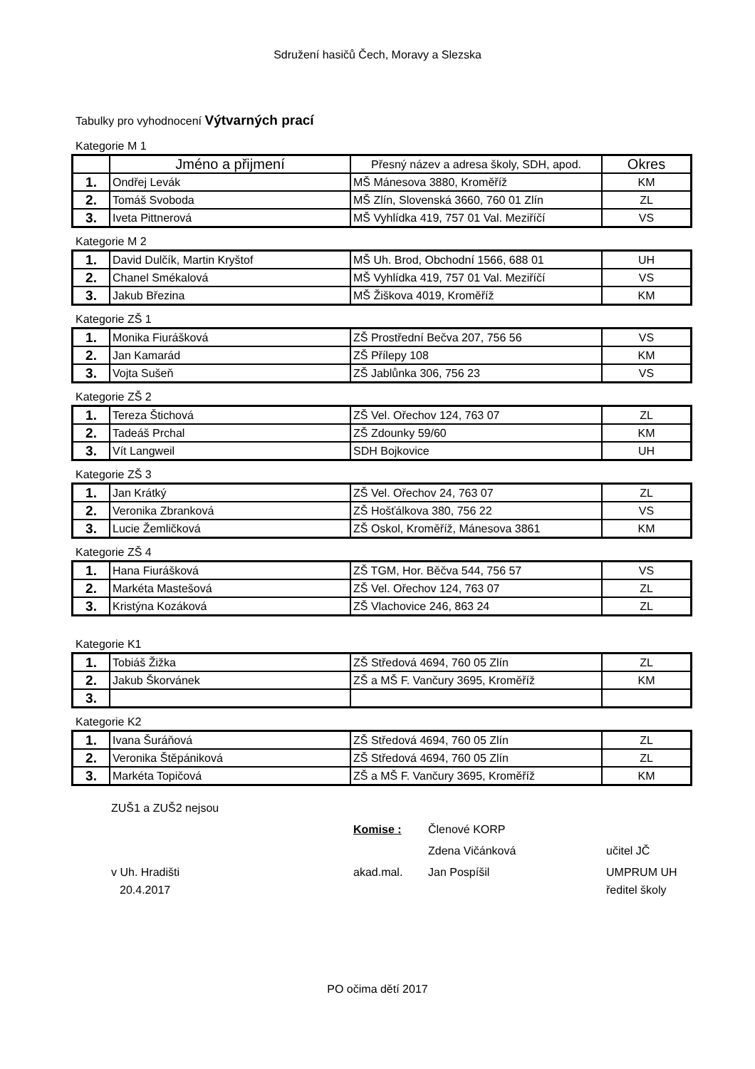Sdružení hasičů Čech, Moravy a Slezska
Tabulky pro vyhodnocení Výtvarných prací
Kategorie M 1
| | Jméno a přijmení | Přesný název a adresa školy, SDH, apod. | Okres |
| --- | --- | --- | --- |
| 1. | Ondřej Levák | MŠ Mánesova 3880, Kroměříž | KM |
| 2. | Tomáš Svoboda | MŠ Zlín, Slovenská 3660, 760 01 Zlín | ZL |
| 3. | Iveta Pittnerová | MŠ Vyhlídka 419, 757 01 Val. Meziříčí | VS |
Kategorie M 2
| 1. | David Dulčík, Martin Kryštof | MŠ Uh. Brod, Obchodní 1566, 688 01 | UH |
| 2. | Chanel Smékalová | MŠ Vyhlídka 419, 757 01 Val. Meziříčí | VS |
| 3. | Jakub Březina | MŠ Žiškova 4019, Kroměříž | KM |
Kategorie ZŠ 1
| 1. | Monika Fiurášková | ZŠ Prostřední Bečva 207, 756 56 | VS |
| 2. | Jan Kamarád | ZŠ Přílepy 108 | KM |
| 3. | Vojta Sušeň | ZŠ Jablůnka 306, 756 23 | VS |
Kategorie ZŠ 2
| 1. | Tereza Štichová | ZŠ Vel. Ořechov 124, 763 07 | ZL |
| 2. | Tadeáš Prchal | ZŠ Zdounky 59/60 | KM |
| 3. | Vít Langweil | SDH Bojkovice | UH |
Kategorie ZŠ 3
| 1. | Jan Krátký | ZŠ Vel. Ořechov 24, 763 07 | ZL |
| 2. | Veronika Zbranková | ZŠ Hošťálkova 380, 756 22 | VS |
| 3. | Lucie Žemličková | ZŠ Oskol, Kroměříž, Mánesova 3861 | KM |
Kategorie ZŠ 4
| 1. | Hana Fiurášková | ZŠ TGM, Hor. Běčva 544, 756 57 | VS |
| 2. | Markéta Mastešová | ZŠ Vel. Ořechov 124, 763 07 | ZL |
| 3. | Kristýna Kozáková | ZŠ Vlachovice 246, 863 24 | ZL |
Kategorie K1
| 1. | Tobiáš Žižka | ZŠ Středová 4694, 760 05 Zlín | ZL |
| 2. | Jakub Škorvánek | ZŠ a MŠ F. Vančury 3695, Kroměříž | KM |
| 3. | | | |
Kategorie K2
| 1. | Ivana Šuráňová | ZŠ Středová 4694, 760 05 Zlín | ZL |
| 2. | Veronika Štěpániková | ZŠ Středová 4694, 760 05 Zlín | ZL |
| 3. | Markéta Topičová | ZŠ a MŠ F. Vančury 3695, Kroměříž | KM |
ZUŠ1 a ZUŠ2 nejsou
Komise : Členové KORP
Zdena Vičánková učitel JČ
v Uh. Hradišti akad.mal. Jan Pospíšil UMPRUM UH
20.4.2017 ředitel školy
PO očima dětí 2017